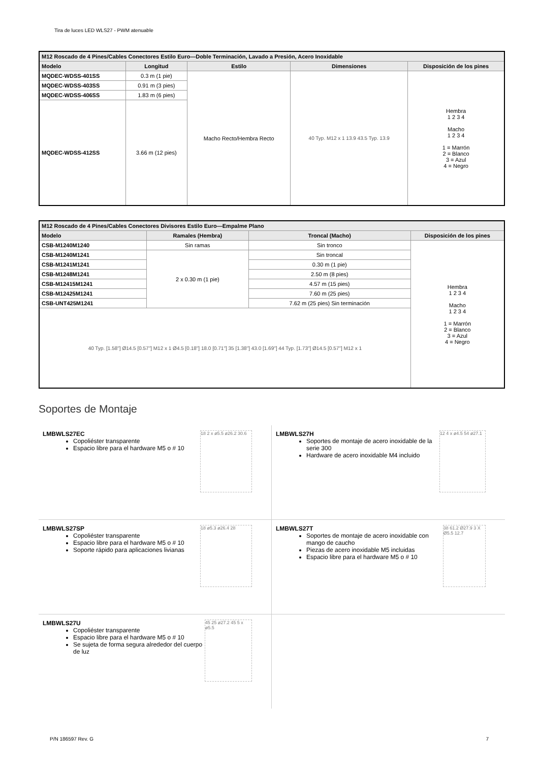Tira de luces LED WLS27 - PWM atenuable
| M12 Roscado de 4 Pines/Cables Conectores Estilo Euro—Doble Terminación, Lavado a Presión, Acero Inoxidable | | | | |
| --- | --- | --- | --- | --- |
| Modelo | Longitud | Estilo | Dimensiones | Disposición de los pines |
| MQDEC-WDSS-401SS | 0.3 m (1 pie) | Macho Recto/Hembra Recto | 40 Typ. M12 x 1 13.9 43.5 Typ. 13.9 | Hembra 1 2 3 4 Macho 1 2 3 4 1 = Marrón 2 = Blanco 3 = Azul 4 = Negro |
| MQDEC-WDSS-403SS | 0.91 m (3 pies) | | | |
| MQDEC-WDSS-406SS | 1.83 m (6 pies) | | | |
| MQDEC-WDSS-412SS | 3.66 m (12 pies) | | | |
| M12 Roscado de 4 Pines/Cables Conectores Divisores Estilo Euro—Empalme Plano | | | |
| --- | --- | --- | --- |
| Modelo | Ramales (Hembra) | Troncal (Macho) | Disposición de los pines |
| CSB-M1240M1240 | Sin ramas | Sin tronco | Hembra 1 2 3 4 Macho 1 2 3 4 1 = Marrón 2 = Blanco 3 = Azul 4 = Negro |
| CSB-M1240M1241 | 2 x 0.30 m (1 pie) | Sin troncal | |
| CSB-M1241M1241 | | 0.30 m (1 pie) | |
| CSB-M1248M1241 | | 2.50 m (8 pies) | |
| CSB-M12415M1241 | | 4.57 m (15 pies) | |
| CSB-M12425M1241 | | 7.60 m (25 pies) | |
| CSB-UNT425M1241 | | 7.62 m (25 pies) Sin terminación | |
| 40 Typ. [1.58"] Ø14.5 [0.57"] M12 x 1 Ø4.5 [0.18"] 18.0 [0.71"] 35 [1.38"] 43.0 [1.69"] 44 Typ. [1.73"] Ø14.5 [0.57"] M12 x 1 | | | |
Soportes de Montaje
LMBWLS27EC
Copoliéster transparente
Espacio libre para el hardware M5 o # 10
18 2 x ø5.5 ø26.2 30.6
LMBWLS27H
Soportes de montaje de acero inoxidable de la serie 300
Hardware de acero inoxidable M4 incluido
12 4 x ø4.5 54 ø27.1
LMBWLS27SP
Copoliéster transparente
Espacio libre para el hardware M5 o # 10
Soporte rápido para aplicaciones livianas
18 ø5.3 ø26.4 28
LMBWLS27T
Soportes de montaje de acero inoxidable con mango de caucho
Piezas de acero inoxidable M5 incluidas
Espacio libre para el hardware M5 o # 10
38 61.2 Ø27.9 3 X Ø5.5 12.7
LMBWLS27U
Copoliéster transparente
Espacio libre para el hardware M5 o # 10
Se sujeta de forma segura alrededor del cuerpo de luz
45 25 ø27.2 45 5 x ø5.5
P/N 186597 Rev. G 7